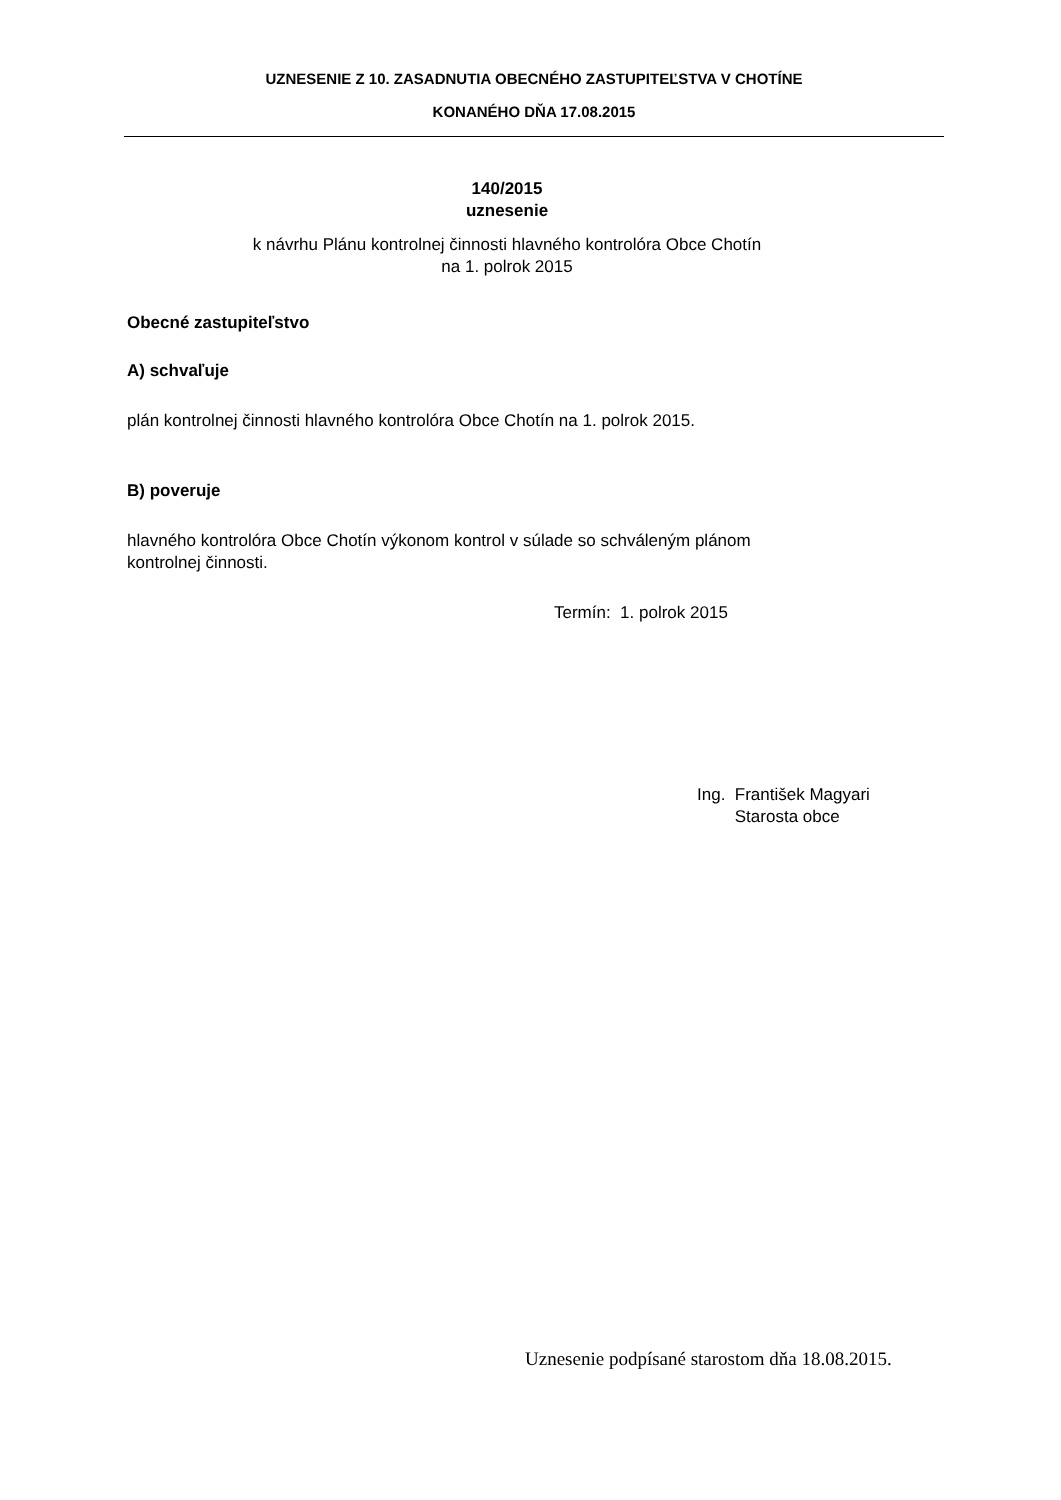UZNESENIE Z 10. ZASADNUTIA OBECNÉHO ZASTUPITEĽSTVA V CHOTÍNE
KONANÉHO DŇA 17.08.2015
140/2015
uznesenie
k návrhu Plánu kontrolnej činnosti hlavného kontrolóra Obce Chotín
na 1. polrok 2015
Obecné zastupiteľstvo
A) schvaľuje
plán kontrolnej činnosti hlavného kontrolóra Obce Chotín na 1. polrok 2015.
B) poveruje
hlavného kontrolóra Obce Chotín výkonom kontrol v súlade so schváleným plánom
kontrolnej činnosti.
Termín: 1. polrok 2015
Ing. František Magyari
Starosta obce
Uznesenie podpísané starostom dňa 18.08.2015.